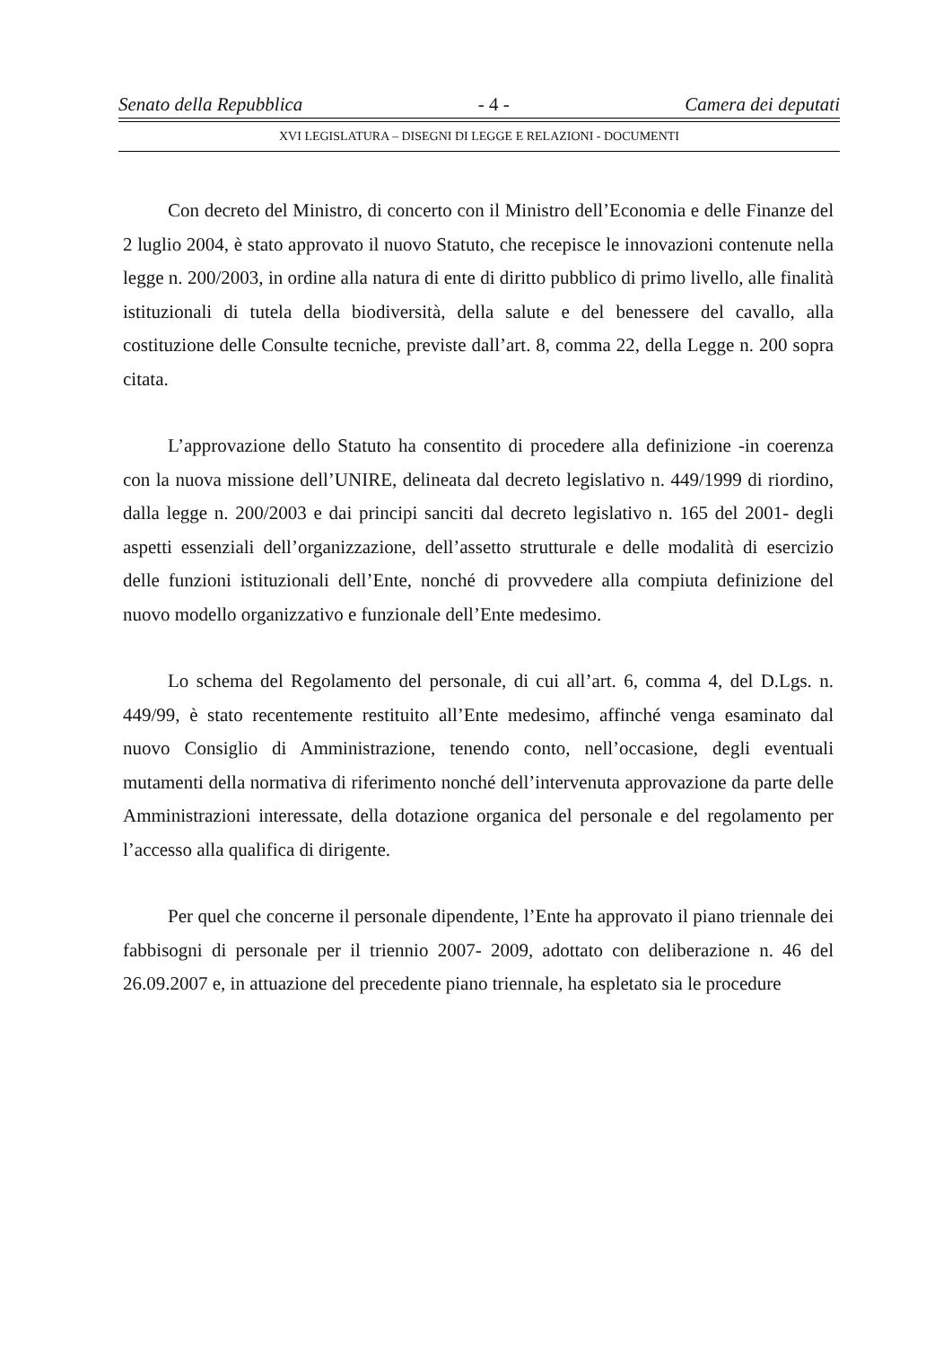Senato della Repubblica - 4 - Camera dei deputati
XVI LEGISLATURA – DISEGNI DI LEGGE E RELAZIONI - DOCUMENTI
Con decreto del Ministro, di concerto con il Ministro dell’Economia e delle Finanze del 2 luglio 2004, è stato approvato il nuovo Statuto, che recepisce le innovazioni contenute nella legge n. 200/2003, in ordine alla natura di ente di diritto pubblico di primo livello, alle finalità istituzionali di tutela della biodiversità, della salute e del benessere del cavallo, alla costituzione delle Consulte tecniche, previste dall’art. 8, comma 22, della Legge n. 200 sopra citata.
L’approvazione dello Statuto ha consentito di procedere alla definizione -in coerenza con la nuova missione dell’UNIRE, delineata dal decreto legislativo n. 449/1999 di riordino, dalla legge n. 200/2003 e dai principi sanciti dal decreto legislativo n. 165 del 2001- degli aspetti essenziali dell’organizzazione, dell’assetto strutturale e delle modalità di esercizio delle funzioni istituzionali dell’Ente, nonché di provvedere alla compiuta definizione del nuovo modello organizzativo e funzionale dell’Ente medesimo.
Lo schema del Regolamento del personale, di cui all’art. 6, comma 4, del D.Lgs. n. 449/99, è stato recentemente restituito all’Ente medesimo, affinché venga esaminato dal nuovo Consiglio di Amministrazione, tenendo conto, nell’occasione, degli eventuali mutamenti della normativa di riferimento nonché dell’intervenuta approvazione da parte delle Amministrazioni interessate, della dotazione organica del personale e del regolamento per l’accesso alla qualifica di dirigente.
Per quel che concerne il personale dipendente, l’Ente ha approvato il piano triennale dei fabbisogni di personale per il triennio 2007- 2009, adottato con deliberazione n. 46 del 26.09.2007 e, in attuazione del precedente piano triennale, ha espletato sia le procedure